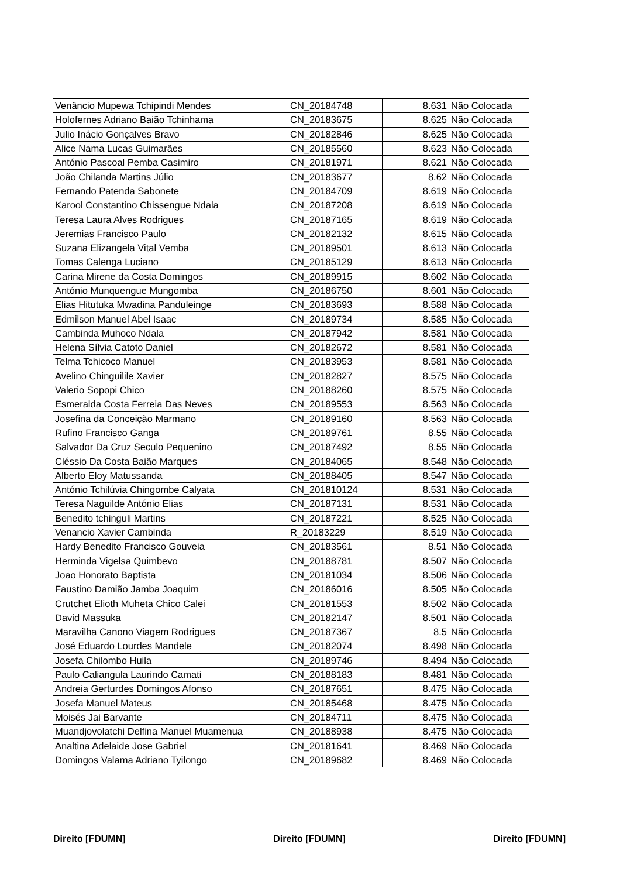| Venâncio Mupewa Tchipindi Mendes | CN_20184748 | 8.631 | Não Colocada |
| Holofernes Adriano Baião Tchinhama | CN_20183675 | 8.625 | Não Colocada |
| Julio Inácio Gonçalves Bravo | CN_20182846 | 8.625 | Não Colocada |
| Alice Nama Lucas Guimarães | CN_20185560 | 8.623 | Não Colocada |
| António Pascoal Pemba Casimiro | CN_20181971 | 8.621 | Não Colocada |
| João Chilanda Martins Júlio | CN_20183677 | 8.62 | Não Colocada |
| Fernando Patenda Sabonete | CN_20184709 | 8.619 | Não Colocada |
| Karool Constantino Chissengue Ndala | CN_20187208 | 8.619 | Não Colocada |
| Teresa Laura Alves Rodrigues | CN_20187165 | 8.619 | Não Colocada |
| Jeremias Francisco Paulo | CN_20182132 | 8.615 | Não Colocada |
| Suzana Elizangela Vital Vemba | CN_20189501 | 8.613 | Não Colocada |
| Tomas Calenga Luciano | CN_20185129 | 8.613 | Não Colocada |
| Carina Mirene da Costa Domingos | CN_20189915 | 8.602 | Não Colocada |
| António Munquengue Mungomba | CN_20186750 | 8.601 | Não Colocada |
| Elias Hitutuka Mwadina Panduleinge | CN_20183693 | 8.588 | Não Colocada |
| Edmilson Manuel Abel Isaac | CN_20189734 | 8.585 | Não Colocada |
| Cambinda Muhoco Ndala | CN_20187942 | 8.581 | Não Colocada |
| Helena Sílvia Catoto Daniel | CN_20182672 | 8.581 | Não Colocada |
| Telma Tchicoco Manuel | CN_20183953 | 8.581 | Não Colocada |
| Avelino Chinguilile Xavier | CN_20182827 | 8.575 | Não Colocada |
| Valerio Sopopi Chico | CN_20188260 | 8.575 | Não Colocada |
| Esmeralda Costa Ferreia Das Neves | CN_20189553 | 8.563 | Não Colocada |
| Josefina da Conceição Marmano | CN_20189160 | 8.563 | Não Colocada |
| Rufino Francisco Ganga | CN_20189761 | 8.55 | Não Colocada |
| Salvador Da Cruz Seculo Pequenino | CN_20187492 | 8.55 | Não Colocada |
| Cléssio Da Costa Baião Marques | CN_20184065 | 8.548 | Não Colocada |
| Alberto Eloy Matussanda | CN_20188405 | 8.547 | Não Colocada |
| António Tchilúvia Chingombe Calyata | CN_201810124 | 8.531 | Não Colocada |
| Teresa Naguilde António Elias | CN_20187131 | 8.531 | Não Colocada |
| Benedito tchinguli Martins | CN_20187221 | 8.525 | Não Colocada |
| Venancio Xavier Cambinda | R_20183229 | 8.519 | Não Colocada |
| Hardy Benedito Francisco Gouveia | CN_20183561 | 8.51 | Não Colocada |
| Herminda Vigelsa Quimbevo | CN_20188781 | 8.507 | Não Colocada |
| Joao Honorato Baptista | CN_20181034 | 8.506 | Não Colocada |
| Faustino Damião Jamba Joaquim | CN_20186016 | 8.505 | Não Colocada |
| Crutchet Elioth Muheta Chico Calei | CN_20181553 | 8.502 | Não Colocada |
| David Massuka | CN_20182147 | 8.501 | Não Colocada |
| Maravilha Canono Viagem Rodrigues | CN_20187367 | 8.5 | Não Colocada |
| José Eduardo Lourdes Mandele | CN_20182074 | 8.498 | Não Colocada |
| Josefa Chilombo Huila | CN_20189746 | 8.494 | Não Colocada |
| Paulo Caliangula Laurindo Camati | CN_20188183 | 8.481 | Não Colocada |
| Andreia Gerturdes Domingos Afonso | CN_20187651 | 8.475 | Não Colocada |
| Josefa Manuel Mateus | CN_20185468 | 8.475 | Não Colocada |
| Moisés Jai Barvante | CN_20184711 | 8.475 | Não Colocada |
| Muandjovolatchi Delfina Manuel Muamenua | CN_20188938 | 8.475 | Não Colocada |
| Analtina Adelaide Jose Gabriel | CN_20181641 | 8.469 | Não Colocada |
| Domingos Valama Adriano Tyilongo | CN_20189682 | 8.469 | Não Colocada |
Direito [FDUMN] Direito [FDUMN] Direito [FDUMN]